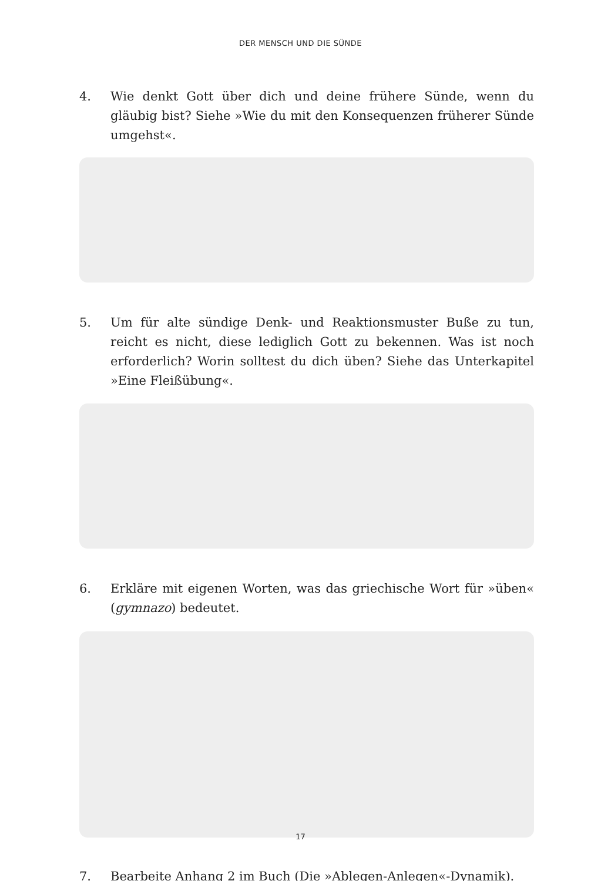DER MENSCH UND DIE SÜNDE
4. Wie denkt Gott über dich und deine frühere Sünde, wenn du gläubig bist? Siehe »Wie du mit den Konsequenzen früherer Sünde umgehst«.
5. Um für alte sündige Denk- und Reaktionsmuster Buße zu tun, reicht es nicht, diese lediglich Gott zu bekennen. Was ist noch erforderlich? Worin solltest du dich üben? Siehe das Unterkapitel »Eine Fleißübung«.
6. Erkläre mit eigenen Worten, was das griechische Wort für »üben« (gymnazo) bedeutet.
7. Bearbeite Anhang 2 im Buch (Die »Ablegen-Anlegen«-Dynamik).
17